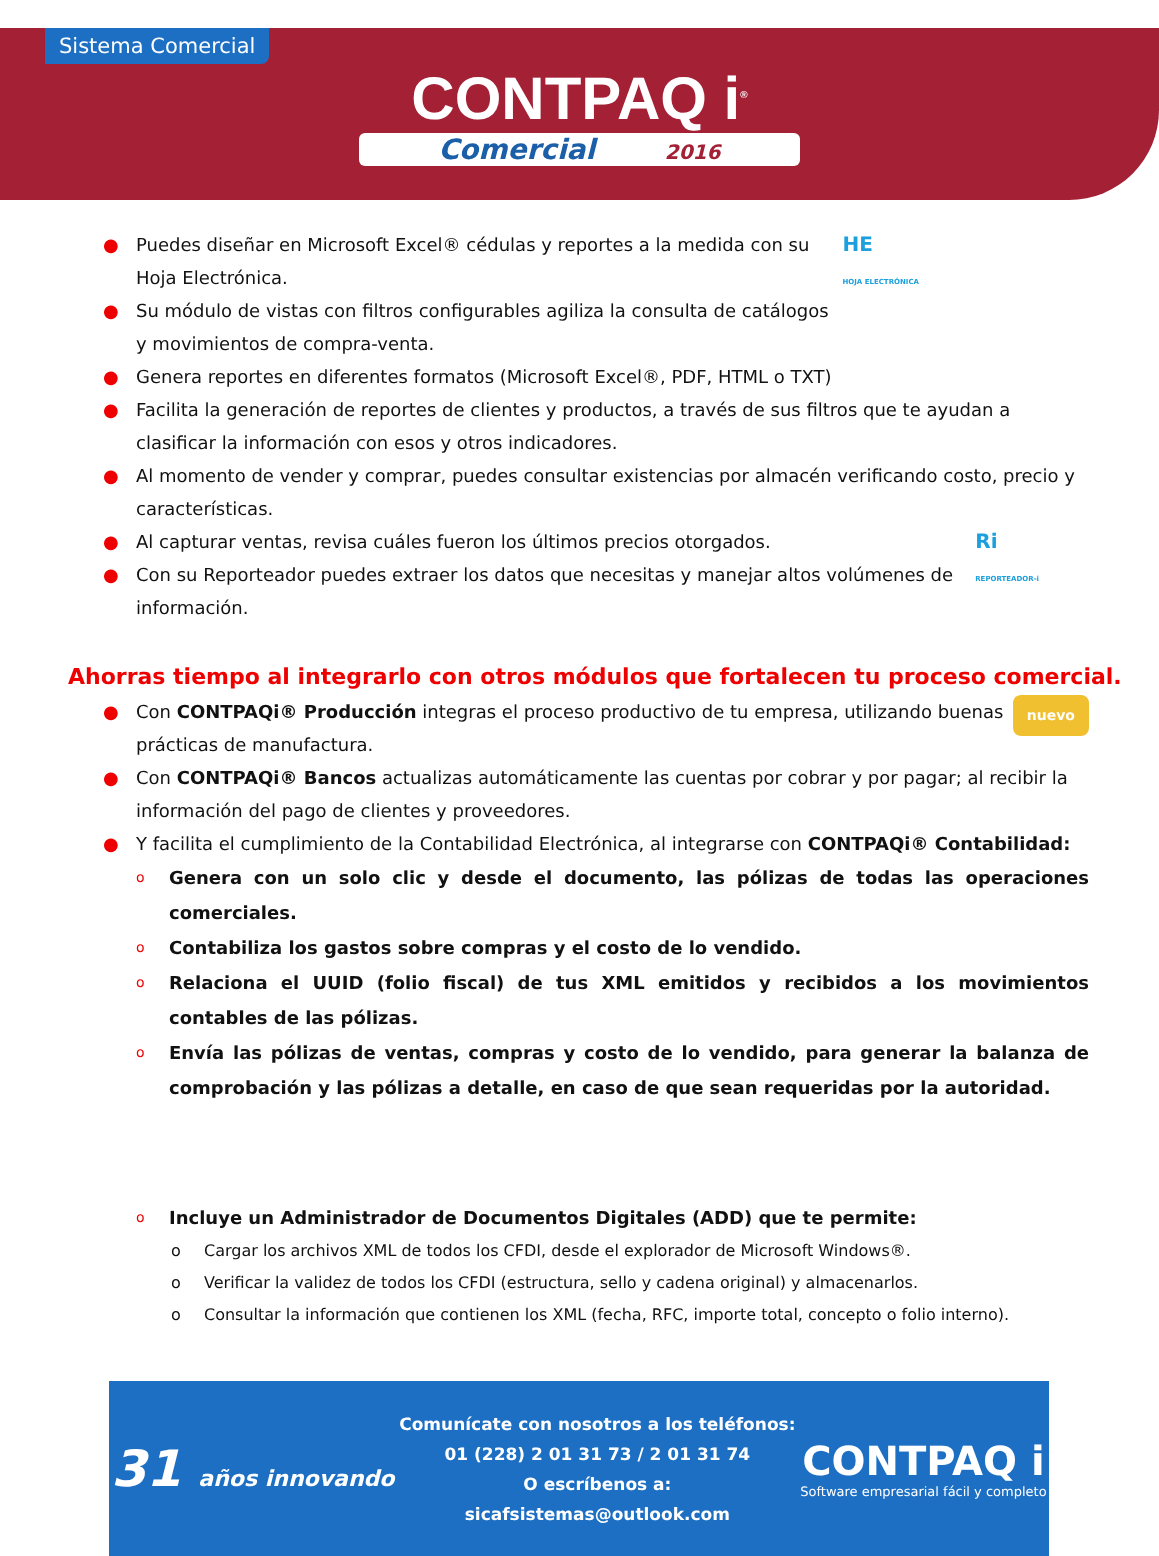Sistema Comercial
CONTPAQ i<sup>®</sup>
Comercial 2016
HE
HOJA ELECTRÓNICA ● Puedes diseñar en Microsoft Excel® cédulas y reportes a la medida con su Hoja Electrónica.
● Su módulo de vistas con filtros configurables agiliza la consulta de catálogos y movimientos de compra-venta.
● Genera reportes en diferentes formatos (Microsoft Excel®, PDF, HTML o TXT)
● Facilita la generación de reportes de clientes y productos, a través de sus filtros que te ayudan a clasificar la información con esos y otros indicadores.
● Al momento de vender y comprar, puedes consultar existencias por almacén verificando costo, precio y características.
Ri
REPORTEADOR-i ● Al capturar ventas, revisa cuáles fueron los últimos precios otorgados.
● Con su Reporteador puedes extraer los datos que necesitas y manejar altos volúmenes de información.
Ahorras tiempo al integrarlo con otros módulos que fortalecen tu proceso comercial.
nuevo ● Con CONTPAQi® Producción integras el proceso productivo de tu empresa, utilizando buenas prácticas de manufactura.
● Con CONTPAQi® Bancos actualizas automáticamente las cuentas por cobrar y por pagar; al recibir la información del pago de clientes y proveedores.
● Y facilita el cumplimiento de la Contabilidad Electrónica, al integrarse con CONTPAQi® Contabilidad:
o Genera con un solo clic y desde el documento, las pólizas de todas las operaciones comerciales.
o Contabiliza los gastos sobre compras y el costo de lo vendido.
o Relaciona el UUID (folio fiscal) de tus XML emitidos y recibidos a los movimientos contables de las pólizas.
o Envía las pólizas de ventas, compras y costo de lo vendido, para generar la balanza de comprobación y las pólizas a detalle, en caso de que sean requeridas por la autoridad.
o Incluye un Administrador de Documentos Digitales (ADD) que te permite:
o Cargar los archivos XML de todos los CFDI, desde el explorador de Microsoft Windows®.
o Verificar la validez de todos los CFDI (estructura, sello y cadena original) y almacenarlos.
o Consultar la información que contienen los XML (fecha, RFC, importe total, concepto o folio interno).
31 años innovando
Comunícate con nosotros a los teléfonos:
01 (228) 2 01 31 73 / 2 01 31 74
O escríbenos a:
sicafsistemas@outlook.com
CONTPAQ i
Software empresarial fácil y completo